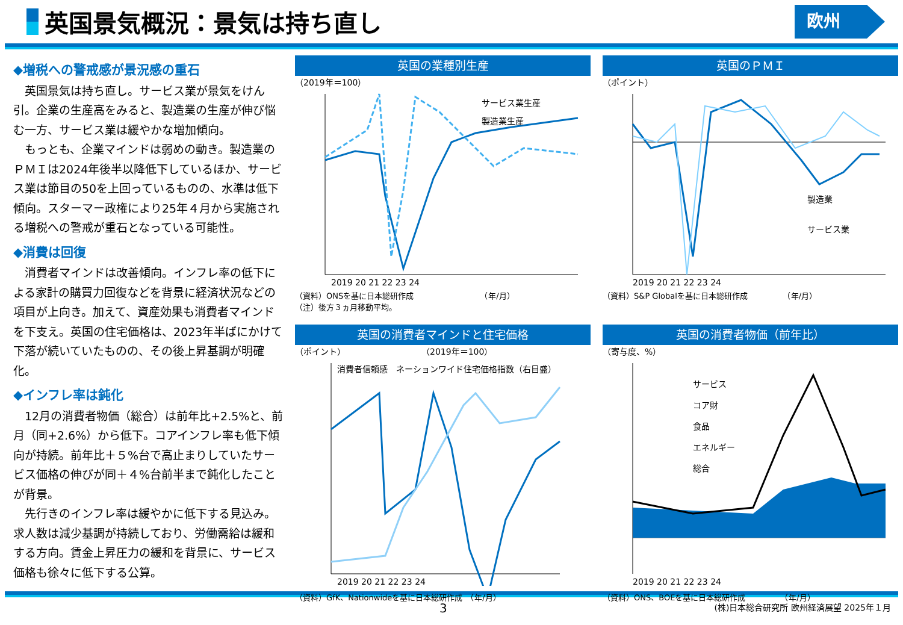英国景気概況：景気は持ち直し
欧州
◆増税への警戒感が景況感の重石
　英国景気は持ち直し。サービス業が景気をけん引。企業の生産高をみると、製造業の生産が伸び悩む一方、サービス業は緩やかな増加傾向。
　もっとも、企業マインドは弱めの動き。製造業のＰＭＩは2024年後半以降低下しているほか、サービス業は節目の50を上回っているものの、水準は低下傾向。スターマー政権により25年４月から実施される増税への警戒が重石となっている可能性。
◆消費は回復
　消費者マインドは改善傾向。インフレ率の低下による家計の購買力回復などを背景に経済状況などの項目が上向き。加えて、資産効果も消費者マインドを下支え。英国の住宅価格は、2023年半ばにかけて下落が続いていたものの、その後上昇基調が明確化。
◆インフレ率は鈍化
　12月の消費者物価（総合）は前年比+2.5%と、前月（同+2.6%）から低下。コアインフレ率も低下傾向が持続。前年比＋５%台で高止まりしていたサービス価格の伸びが同＋４%台前半まで鈍化したことが背景。
　先行きのインフレ率は緩やかに低下する見込み。求人数は減少基調が持続しており、労働需給は緩和する方向。賃金上昇圧力の緩和を背景に、サービス価格も徐々に低下する公算。
英国の業種別生産
（2019年＝100）
サービス業生産
製造業生産
2019 20 21 22 23 24
（資料）ONSを基に日本総研作成　　　　　　　　　（年/月）
（注）後方３ヵ月移動平均。
英国のＰＭＩ
（ポイント）
製造業
サービス業
2019 20 21 22 23 24
（資料）S&P Globalを基に日本総研作成　　　　　（年/月）
英国の消費者マインドと住宅価格
（ポイント）　　　　　　　　　　（2019年＝100）
消費者信頼感　ネーションワイド住宅価格指数（右目盛）
2019 20 21 22 23 24
（資料）GfK、Nationwideを基に日本総研作成　（年/月）
英国の消費者物価（前年比）
（寄与度、%）
サービス
コア財
食品
エネルギー
総合
2019 20 21 22 23 24
（資料）ONS、BOEを基に日本総研作成　　　　　（年/月）
3 (株)日本総合研究所 欧州経済展望 2025年１月